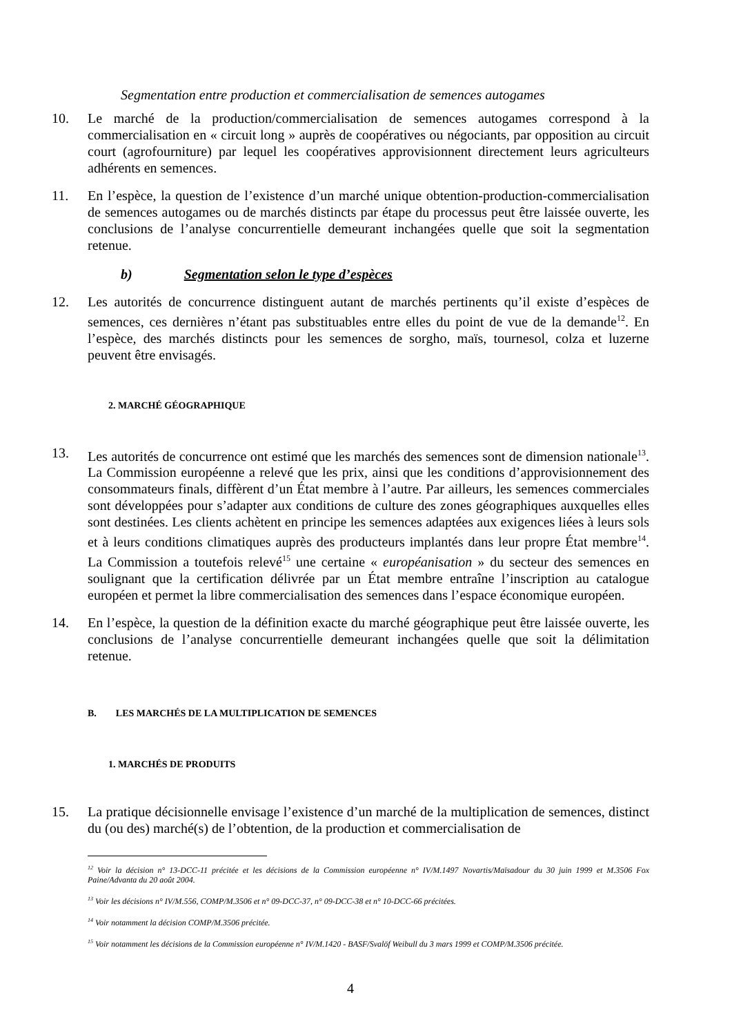Segmentation entre production et commercialisation de semences autogames
10. Le marché de la production/commercialisation de semences autogames correspond à la commercialisation en « circuit long » auprès de coopératives ou négociants, par opposition au circuit court (agrofourniture) par lequel les coopératives approvisionnent directement leurs agriculteurs adhérents en semences.
11. En l’espèce, la question de l’existence d’un marché unique obtention-production-commercialisation de semences autogames ou de marchés distincts par étape du processus peut être laissée ouverte, les conclusions de l’analyse concurrentielle demeurant inchangées quelle que soit la segmentation retenue.
b) Segmentation selon le type d’espèces
12. Les autorités de concurrence distinguent autant de marchés pertinents qu’il existe d’espèces de semences, ces dernières n’étant pas substituables entre elles du point de vue de la demande<sup>12</sup>. En l’espèce, des marchés distincts pour les semences de sorgho, maïs, tournesol, colza et luzerne peuvent être envisagés.
2. MARCHÉ GÉOGRAPHIQUE
13. Les autorités de concurrence ont estimé que les marchés des semences sont de dimension nationale<sup>13</sup>. La Commission européenne a relevé que les prix, ainsi que les conditions d’approvisionnement des consommateurs finals, diffèrent d’un État membre à l’autre. Par ailleurs, les semences commerciales sont développées pour s’adapter aux conditions de culture des zones géographiques auxquelles elles sont destinées. Les clients achètent en principe les semences adaptées aux exigences liées à leurs sols et à leurs conditions climatiques auprès des producteurs implantés dans leur propre État membre<sup>14</sup>. La Commission a toutefois relevé<sup>15</sup> une certaine « européanisation » du secteur des semences en soulignant que la certification délivrée par un État membre entraîne l’inscription au catalogue européen et permet la libre commercialisation des semences dans l’espace économique européen.
14. En l’espèce, la question de la définition exacte du marché géographique peut être laissée ouverte, les conclusions de l’analyse concurrentielle demeurant inchangées quelle que soit la délimitation retenue.
B. LES MARCHÉS DE LA MULTIPLICATION DE SEMENCES
1. MARCHÉS DE PRODUITS
15. La pratique décisionnelle envisage l’existence d’un marché de la multiplication de semences, distinct du (ou des) marché(s) de l’obtention, de la production et commercialisation de
<sup>12</sup> Voir la décision n° 13-DCC-11 précitée et les décisions de la Commission européenne n° IV/M.1497 Novartis/Maïsadour du 30 juin 1999 et M.3506 Fox Paine/Advanta du 20 août 2004.
<sup>13</sup> Voir les décisions n° IV/M.556, COMP/M.3506 et n° 09-DCC-37, n° 09-DCC-38 et n° 10-DCC-66 précitées.
<sup>14</sup> Voir notamment la décision COMP/M.3506 précitée.
<sup>15</sup> Voir notamment les décisions de la Commission européenne n° IV/M.1420 - BASF/Svalöf Weibull du 3 mars 1999 et COMP/M.3506 précitée.
4